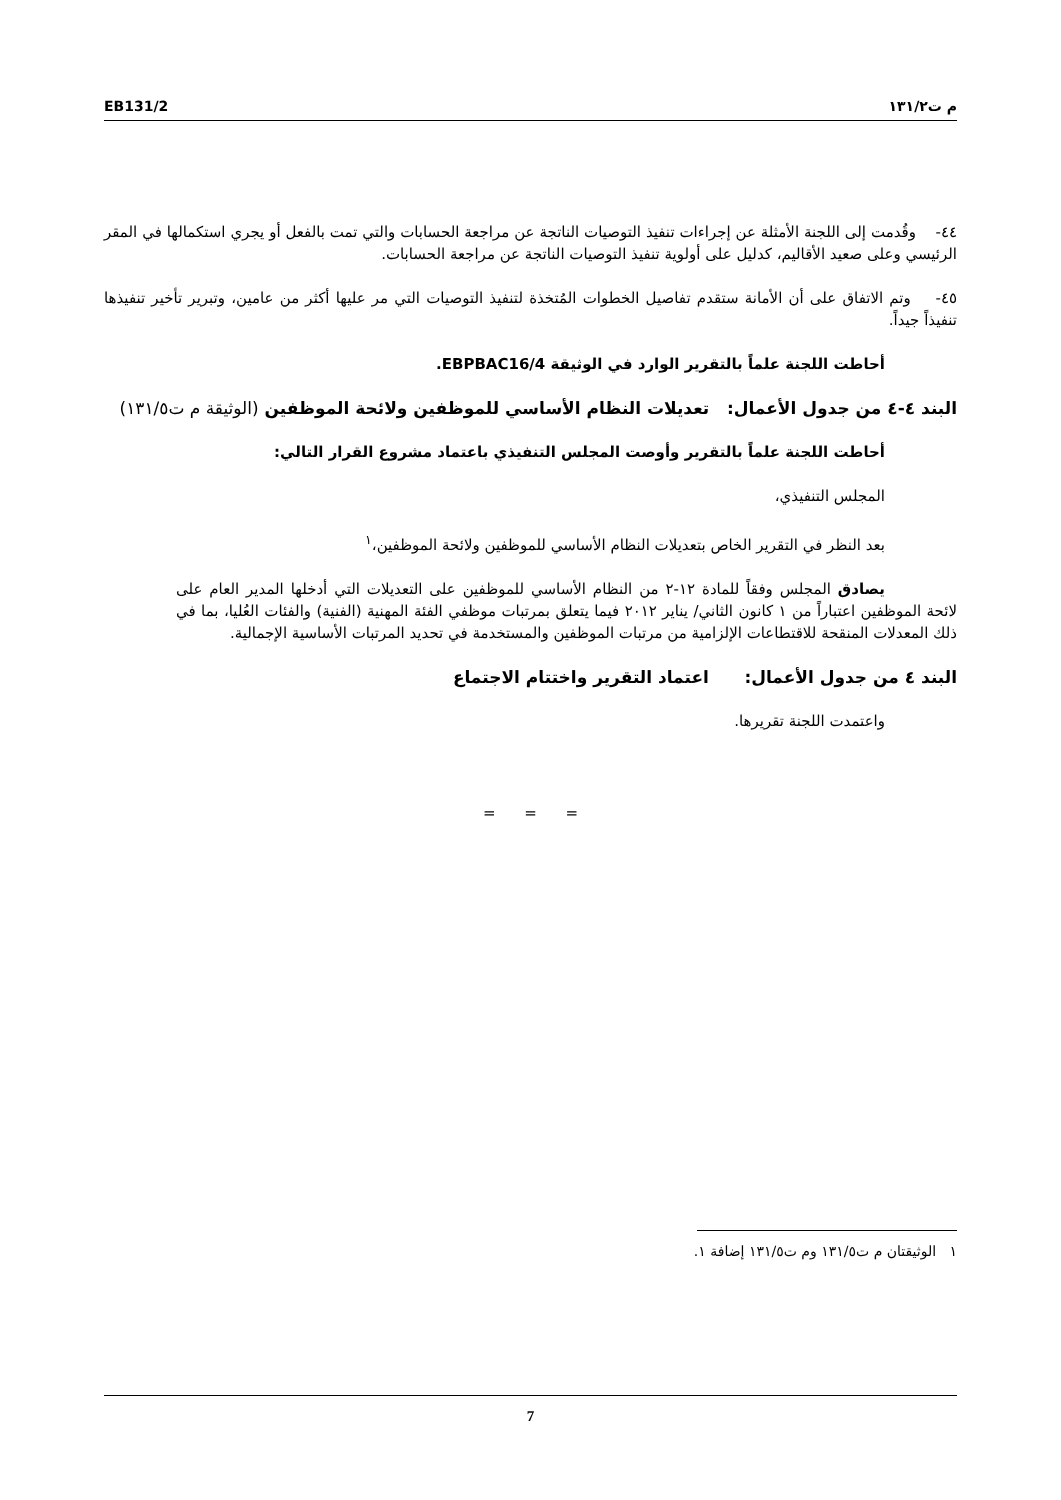EB131/2 م ت١٣١/٢
٤٤- وقُدمت إلى اللجنة الأمثلة عن إجراءات تنفيذ التوصيات الناتجة عن مراجعة الحسابات والتي تمت بالفعل أو يجري استكمالها في المقر الرئيسي وعلى صعيد الأقاليم، كدليل على أولوية تنفيذ التوصيات الناتجة عن مراجعة الحسابات.
٤٥- وتم الاتفاق على أن الأمانة ستقدم تفاصيل الخطوات المُتخذة لتنفيذ التوصيات التي مر عليها أكثر من عامين، وتبرير تأخير تنفيذها تنفيذاً جيداً.
أحاطت اللجنة علماً بالتقرير الوارد في الوثيقة EBPBAC16/4.
البند ٤-٤ من جدول الأعمال: تعديلات النظام الأساسي للموظفين ولائحة الموظفين (الوثيقة م ت١٣١/٥)
أحاطت اللجنة علماً بالتقرير وأوصت المجلس التنفيذي باعتماد مشروع القرار التالي:
المجلس التنفيذي،
بعد النظر في التقرير الخاص بتعديلات النظام الأساسي للموظفين ولائحة الموظفين،<sup>١</sup>
يصادق المجلس وفقاً للمادة ١٢-٢ من النظام الأساسي للموظفين على التعديلات التي أدخلها المدير العام على لائحة الموظفين اعتباراً من ١ كانون الثاني/ يناير ٢٠١٢ فيما يتعلق بمرتبات موظفي الفئة المهنية (الفنية) والفئات العُليا، بما في ذلك المعدلات المنقحة للاقتطاعات الإلزامية من مرتبات الموظفين والمستخدمة في تحديد المرتبات الأساسية الإجمالية.
البند ٤ من جدول الأعمال: اعتماد التقرير واختتام الاجتماع
واعتمدت اللجنة تقريرها.
= = =
١ الوثيقتان م ت١٣١/٥ وم ت١٣١/٥ إضافة ١.
7